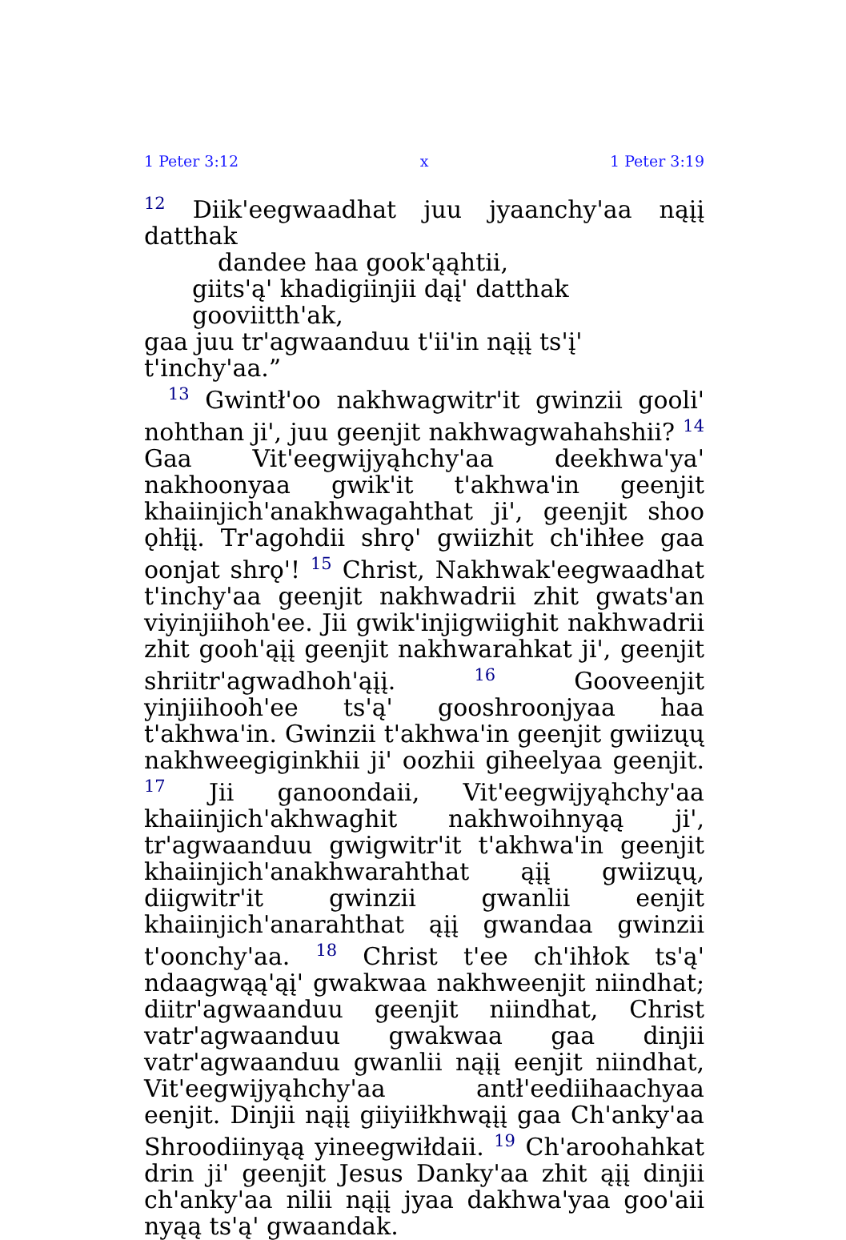1 Peter 3:12 x 1 Peter 3:19
<sup>12</sup> Diik'eegwaadhat juu jyaanchy'aa nąįį datthak
dandee haa gook'ąąhtii,
giits'ą' khadigiinjii dąį' datthak gooviitth'ak,
gaa juu tr'agwaanduu t'ii'in nąįį ts'į' t'inchy'aa.”
<sup>13</sup> Gwintł'oo nakhwagwitr'it gwinzii gooli' nohthan ji', juu geenjit nakhwagwahahshii? <sup>14</sup> Gaa Vit'eegwijyąhchy'aa deekhwa'ya' nakhoonyaa gwik'it t'akhwa'in geenjit khaiinjich'anakhwagahthat ji', geenjit shoo ǫhłįį. Tr'agohdii shrǫ' gwiizhit ch'ihłee gaa oonjat shrǫ'! <sup>15</sup> Christ, Nakhwak'eegwaadhat t'inchy'aa geenjit nakhwadrii zhit gwats'an viyinjiihoh'ee. Jii gwik'injigwiighit nakhwadrii zhit gooh'ąįį geenjit nakhwarahkat ji', geenjit shriitr'agwadhoh'ąįį. <sup>16</sup> Gooveenjit yinjiihooh'ee ts'ą' gooshroonjyaa haa t'akhwa'in. Gwinzii t'akhwa'in geenjit gwiizųų nakhweegiginkhii ji' oozhii giheelyaa geenjit. <sup>17</sup> Jii ganoondaii, Vit'eegwijyąhchy'aa khaiinjich'akhwaghit nakhwoihnyąą ji', tr'agwaanduu gwigwitr'it t'akhwa'in geenjit khaiinjich'anakhwarahthat ąįį gwiizųų, diigwitr'it gwinzii gwanlii eenjit khaiinjich'anarahthat ąįį gwandaa gwinzii t'oonchy'aa. <sup>18</sup> Christ t'ee ch'ihłok ts'ą' ndaagwąą'ąį' gwakwaa nakhweenjit niindhat; diitr'agwaanduu geenjit niindhat, Christ vatr'agwaanduu gwakwaa gaa dinjii vatr'agwaanduu gwanlii nąįį eenjit niindhat, Vit'eegwijyąhchy'aa antł'eediihaachyaa eenjit. Dinjii nąįį giiyiiłkhwąįį gaa Ch'anky'aa Shroodiinyąą yineegwiłdaii. <sup>19</sup> Ch'aroohahkat drin ji' geenjit Jesus Danky'aa zhit ąįį dinjii ch'anky'aa nilii nąįį jyaa dakhwa'yaa goo'aii nyąą ts'ą' gwaandak.